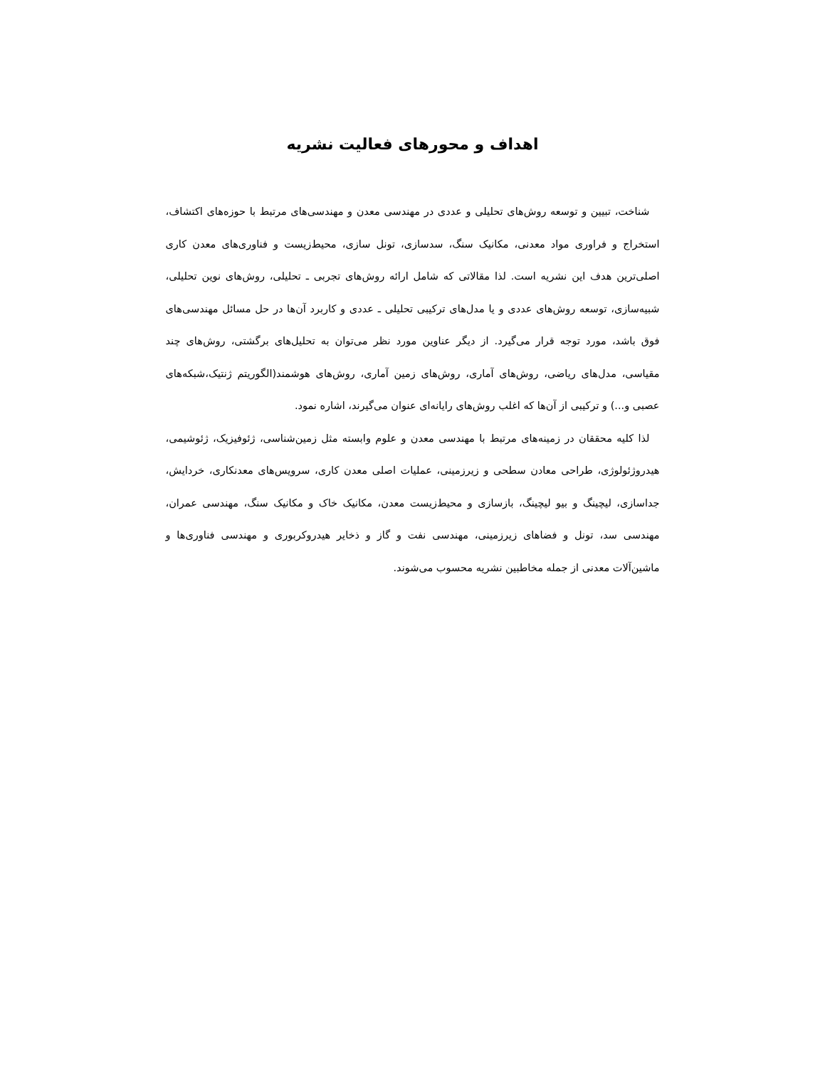اهداف و محورهای فعالیت نشریه
شناخت، تبیین و توسعه روش‌های تحلیلی و عددی در مهندسی معدن و مهندسی‌های مرتبط با حوزه‌های اکتشاف، استخراج و فراوری مواد معدنی، مکانیک سنگ، سدسازی، تونل سازی، محیط‌زیست و فناوری‌های معدن کاری اصلی‌ترین هدف این نشریه است. لذا مقالاتی که شامل ارائه روش‌های تجربی ـ تحلیلی، روش‌های نوین تحلیلی، شبیه‌سازی، توسعه روش‌های عددی و یا مدل‌های ترکیبی تحلیلی ـ عددی و کاربرد آن‌ها در حل مسائل مهندسی‌های فوق باشد، مورد توجه قرار می‌گیرد. از دیگر عناوین مورد نظر می‌توان به تحلیل‌های برگشتی، روش‌های چند مقیاسی، مدل‌های ریاضی، روش‌های آماری، روش‌های زمین آماری، روش‌های هوشمند(الگوریتم ژنتیک،شبکه‌های عصبی و...) و ترکیبی از آن‌ها که اغلب روش‌های رایانه‌ای عنوان می‌گیرند، اشاره نمود.
لذا کلیه محققان در زمینه‌های مرتبط با مهندسی معدن و علوم وابسته مثل زمین‌شناسی، ژئوفیزیک، ژئوشیمی، هیدروژئولوژی، طراحی معادن سطحی و زیرزمینی، عملیات اصلی معدن کاری، سرویس‌های معدنکاری، خردایش، جداسازی، لیچینگ و بیو لیچینگ، بازسازی و محیط‌زیست معدن، مکانیک خاک و مکانیک سنگ، مهندسی عمران، مهندسی سد، تونل و فضاهای زیرزمینی، مهندسی نفت و گاز و ذخایر هیدروکربوری و مهندسی فناوری‌ها و ماشین‌آلات معدنی از جمله مخاطبین نشریه محسوب می‌شوند.